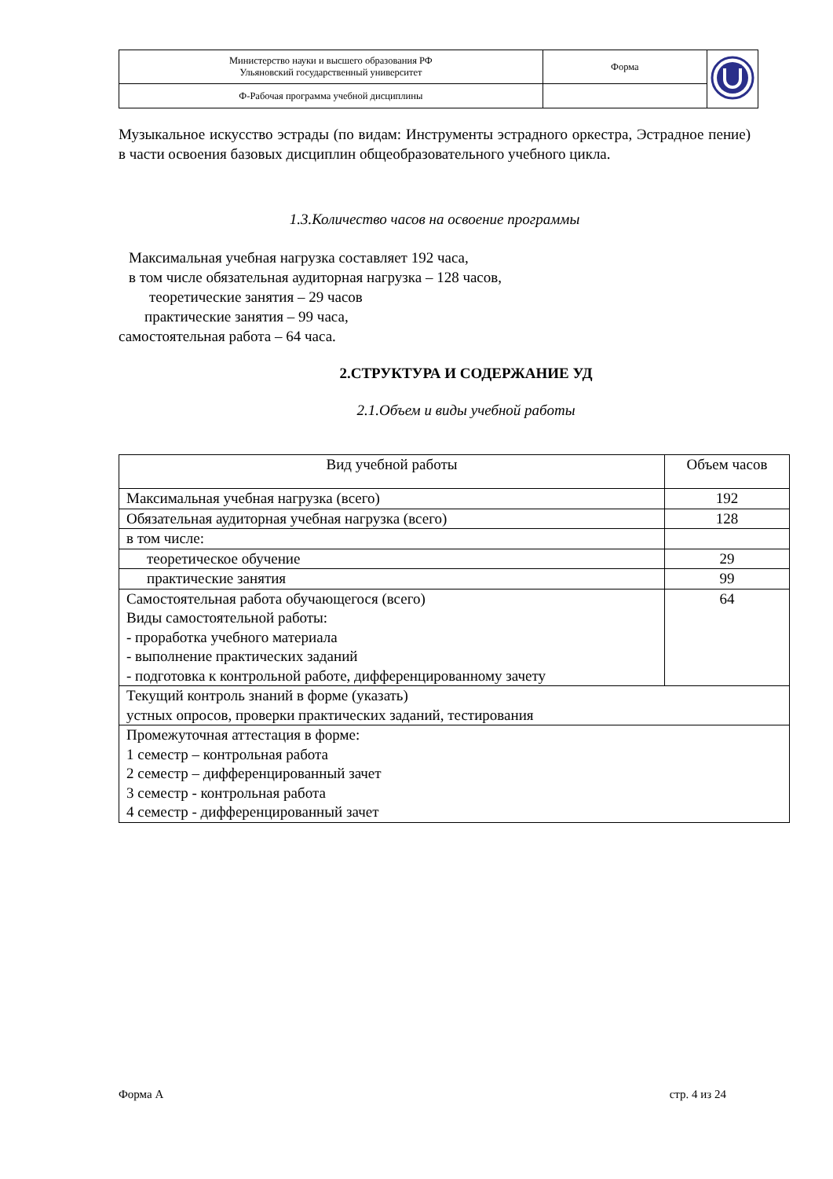| Министерство науки и высшего образования РФ Ульяновский государственный университет | Форма | |
| Ф-Рабочая программа учебной дисциплины | | |
Музыкальное искусство эстрады (по видам: Инструменты эстрадного оркестра, Эстрадное пение) в части освоения базовых дисциплин общеобразовательного учебного цикла.
1.3.Количество часов на освоение программы
Максимальная учебная нагрузка составляет 192 часа,
в том числе обязательная аудиторная нагрузка – 128 часов,
теоретические занятия – 29 часов
практические занятия – 99 часа,
самостоятельная работа – 64 часа.
2.СТРУКТУРА И СОДЕРЖАНИЕ УД
2.1.Объем и виды учебной работы
| Вид учебной работы | Объем часов |
| Максимальная учебная нагрузка (всего) | 192 |
| Обязательная аудиторная учебная нагрузка (всего) | 128 |
| в том числе: | |
| теоретическое обучение | 29 |
| практические занятия | 99 |
| Самостоятельная работа обучающегося (всего) Виды самостоятельной работы: - проработка учебного материала - выполнение практических заданий - подготовка к контрольной работе, дифференцированному зачету | 64 |
| Текущий контроль знаний в форме (указать) устных опросов, проверки практических заданий, тестирования | |
| Промежуточная аттестация в форме: 1 семестр – контрольная работа 2 семестр – дифференцированный зачет 3 семестр - контрольная работа 4 семестр - дифференцированный зачет | |
Форма А стр. 4 из 24